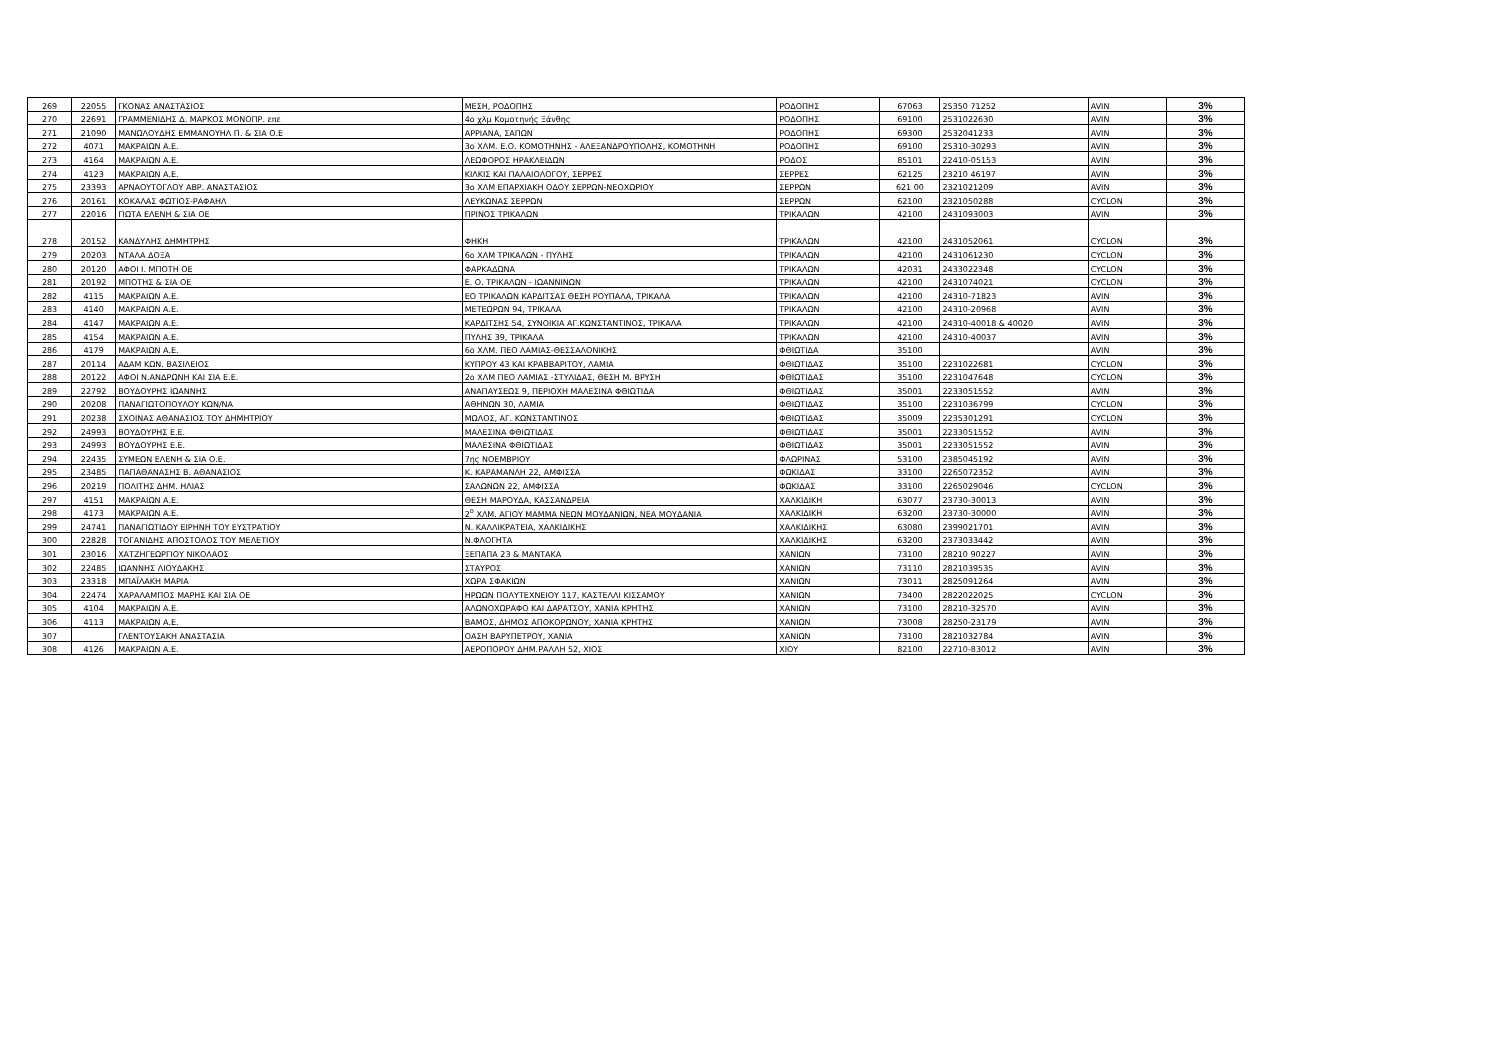| 269 | 22055 | ΓΚΟΝΑΣ ΑΝΑΣΤΑΣΙΟΣ | ΜΕΣΗ, ΡΟΔΟΠΗΣ | ΡΟΔΟΠΗΣ | 67063 | 25350 71252 | AVIN | 3% |
| 270 | 22691 | ΓΡΑΜΜΕΝΙΔΗΣ Δ. ΜΑΡΚΟΣ ΜΟΝΟΠΡ. επε | 4ο χλμ Κομοτηνής Ξάνθης | ΡΟΔΟΠΗΣ | 69100 | 2531022630 | AVIN | 3% |
| 271 | 21090 | ΜΑΝΩΛΟΥΔΗΣ ΕΜΜΑΝΟΥΗΛ Π. & ΣΙΑ Ο.Ε | ΑΡΡΙΑΝΑ, ΣΑΠΩΝ | ΡΟΔΟΠΗΣ | 69300 | 2532041233 | AVIN | 3% |
| 272 | 4071 | ΜΑΚΡΑΙΩΝ Α.Ε. | 3ο ΧΛΜ. Ε.Ο. ΚΟΜΟΤΗΝΗΣ - ΑΛΕΞΑΝΔΡΟΥΠΟΛΗΣ, ΚΟΜΟΤΗΝΗ | ΡΟΔΟΠΗΣ | 69100 | 25310-30293 | AVIN | 3% |
| 273 | 4164 | ΜΑΚΡΑΙΩΝ Α.Ε. | ΛΕΩΦΟΡΟΣ ΗΡΑΚΛΕΙΔΩΝ | ΡΟΔΟΣ | 85101 | 22410-05153 | AVIN | 3% |
| 274 | 4123 | ΜΑΚΡΑΙΩΝ Α.Ε. | ΚΙΛΚΙΣ ΚΑΙ ΠΑΛΑΙΟΛΟΓΟΥ, ΣΕΡΡΕΣ | ΣΕΡΡΕΣ | 62125 | 23210 46197 | AVIN | 3% |
| 275 | 23393 | ΑΡΝΑΟΥΤΟΓΛΟΥ ΑΒΡ. ΑΝΑΣΤΑΣΙΟΣ | 3ο ΧΛΜ ΕΠΑΡΧΙΑΚΗ ΟΔΟΥ ΣΕΡΡΩΝ-ΝΕΟΧΩΡΙΟΥ | ΣΕΡΡΩΝ | 621 00 | 2321021209 | AVIN | 3% |
| 276 | 20161 | ΚΟΚΑΛΑΣ ΦΩΤΙΟΣ-ΡΑΦΑΗΛ | ΛΕΥΚΩΝΑΣ ΣΕΡΡΩΝ | ΣΕΡΡΩΝ | 62100 | 2321050288 | CYCLON | 3% |
| 277 | 22016 | ΓΙΩΤΑ ΕΛΕΝΗ & ΣΙΑ ΟΕ | ΠΡΙΝΟΣ ΤΡΙΚΑΛΩΝ | ΤΡΙΚΑΛΩΝ | 42100 | 2431093003 | AVIN | 3% |
| 278 | 20152 | ΚΑΝΔΥΛΗΣ ΔΗΜΗΤΡΗΣ | ΦΗΚΗ | ΤΡΙΚΑΛΩΝ | 42100 | 2431052061 | CYCLON | 3% |
| 279 | 20203 | ΝΤΑΛΑ ΔΟΞΑ | 6ο ΧΛΜ ΤΡΙΚΑΛΩΝ - ΠΥΛΗΣ | ΤΡΙΚΑΛΩΝ | 42100 | 2431061230 | CYCLON | 3% |
| 280 | 20120 | ΑΦΟΙ Ι. ΜΠΟΤΗ ΟΕ | ΦΑΡΚΑΔΩΝΑ | ΤΡΙΚΑΛΩΝ | 42031 | 2433022348 | CYCLON | 3% |
| 281 | 20192 | ΜΠΟΤΗΣ & ΣΙΑ ΟΕ | Ε. Ο. ΤΡΙΚΑΛΩΝ - ΙΩΑΝΝΙΝΩΝ | ΤΡΙΚΑΛΩΝ | 42100 | 2431074021 | CYCLON | 3% |
| 282 | 4115 | ΜΑΚΡΑΙΩΝ Α.Ε. | ΕΟ ΤΡΙΚΑΛΩΝ ΚΑΡΔΙΤΣΑΣ ΘΕΣΗ ΡΟΥΠΑΛΑ, ΤΡΙΚΑΛΑ | ΤΡΙΚΑΛΩΝ | 42100 | 24310-71823 | AVIN | 3% |
| 283 | 4140 | ΜΑΚΡΑΙΩΝ Α.Ε. | ΜΕΤΕΩΡΩΝ 94, ΤΡΙΚΑΛΑ | ΤΡΙΚΑΛΩΝ | 42100 | 24310-20968 | AVIN | 3% |
| 284 | 4147 | ΜΑΚΡΑΙΩΝ Α.Ε. | ΚΑΡΔΙΤΣΗΣ 54, ΣΥΝΟΙΚΙΑ ΑΓ.ΚΩΝΣΤΑΝΤΙΝΟΣ, ΤΡΙΚΑΛΑ | ΤΡΙΚΑΛΩΝ | 42100 | 24310-40018 & 40020 | AVIN | 3% |
| 285 | 4154 | ΜΑΚΡΑΙΩΝ Α.Ε. | ΠΥΛΗΣ 39, ΤΡΙΚΑΛΑ | ΤΡΙΚΑΛΩΝ | 42100 | 24310-40037 | AVIN | 3% |
| 286 | 4179 | ΜΑΚΡΑΙΩΝ Α.Ε. | 6ο ΧΛΜ. ΠΕΟ ΛΑΜΙΑΣ-ΘΕΣΣΑΛΟΝΙΚΗΣ | ΦΘΙΩΤΙΔΑ | 35100 | | AVIN | 3% |
| 287 | 20114 | ΑΔΑΜ ΚΩΝ. ΒΑΣΙΛΕΙΟΣ | ΚΥΠΡΟΥ 43 ΚΑΙ ΚΡΑΒΒΑΡΙΤΟΥ, ΛΑΜΙΑ | ΦΘΙΩΤΙΔΑΣ | 35100 | 2231022681 | CYCLON | 3% |
| 288 | 20122 | ΑΦΟΙ Ν.ΑΝΔΡΩΝΗ ΚΑΙ ΣΙΑ Ε.Ε. | 2ο ΧΛΜ ΠΕΟ ΛΑΜΙΑΣ -ΣΤΥΛΙΔΑΣ, ΘΕΣΗ Μ. ΒΡΥΣΗ | ΦΘΙΩΤΙΔΑΣ | 35100 | 2231047648 | CYCLON | 3% |
| 289 | 22792 | ΒΟΥΔΟΥΡΗΣ ΙΩΑΝΝΗΣ | ΑΝΑΠΑΥΣΕΩΣ 9, ΠΕΡΙΟΧΗ ΜΑΛΕΣΙΝΑ ΦΘΙΩΤΙΔΑ | ΦΘΙΩΤΙΔΑΣ | 35001 | 2233051552 | AVIN | 3% |
| 290 | 20208 | ΠΑΝΑΓΙΩΤΟΠΟΥΛΟΥ ΚΩΝ/ΝΑ | ΑΘΗΝΩΝ 30, ΛΑΜΙΑ | ΦΘΙΩΤΙΔΑΣ | 35100 | 2231036799 | CYCLON | 3% |
| 291 | 20238 | ΣΧΟΙΝΑΣ ΑΘΑΝΑΣΙΟΣ ΤΟΥ ΔΗΜΗΤΡΙΟΥ | ΜΩΛΟΣ, ΑΓ. ΚΩΝΣΤΑΝΤΙΝΟΣ | ΦΘΙΩΤΙΔΑΣ | 35009 | 2235301291 | CYCLON | 3% |
| 292 | 24993 | ΒΟΥΔΟΥΡΗΣ Ε.Ε. | ΜΑΛΕΣΙΝΑ ΦΘΙΩΤΙΔΑΣ | ΦΘΙΩΤΙΔΑΣ | 35001 | 2233051552 | AVIN | 3% |
| 293 | 24993 | ΒΟΥΔΟΥΡΗΣ Ε.Ε. | ΜΑΛΕΣΙΝΑ ΦΘΙΩΤΙΔΑΣ | ΦΘΙΩΤΙΔΑΣ | 35001 | 2233051552 | AVIN | 3% |
| 294 | 22435 | ΣΥΜΕΩΝ ΕΛΕΝΗ & ΣΙΑ Ο.Ε. | 7ης ΝΟΕΜΒΡΙΟΥ | ΦΛΩΡΙΝΑΣ | 53100 | 2385045192 | AVIN | 3% |
| 295 | 23485 | ΠΑΠΑΘΑΝΑΣΗΣ Β. ΑΘΑΝΑΣΙΟΣ | Κ. ΚΑΡΑΜΑΝΛΗ 22, ΑΜΦΙΣΣΑ | ΦΩΚΙΔΑΣ | 33100 | 2265072352 | AVIN | 3% |
| 296 | 20219 | ΠΟΛΙΤΗΣ ΔΗΜ. ΗΛΙΑΣ | ΣΑΛΩΝΩΝ 22, ΑΜΦΙΣΣΑ | ΦΩΚΙΔΑΣ | 33100 | 2265029046 | CYCLON | 3% |
| 297 | 4151 | ΜΑΚΡΑΙΩΝ Α.Ε. | ΘΕΣΗ ΜΑΡΟΥΔΑ, ΚΑΣΣΑΝΔΡΕΙΑ | ΧΑΛΚΙΔΙΚΗ | 63077 | 23730-30013 | AVIN | 3% |
| 298 | 4173 | ΜΑΚΡΑΙΩΝ Α.Ε. | 2<sup>ο</sup> ΧΛΜ. ΑΓΙΟΥ ΜΑΜΜΑ ΝΕΩΝ ΜΟΥΔΑΝΙΩΝ, ΝΕΑ ΜΟΥΔΑΝΙΑ | ΧΑΛΚΙΔΙΚΗ | 63200 | 23730-30000 | AVIN | 3% |
| 299 | 24741 | ΠΑΝΑΓΙΩΤΙΔΟΥ ΕΙΡΗΝΗ ΤΟΥ ΕΥΣΤΡΑΤΙΟΥ | Ν. ΚΑΛΛΙΚΡΑΤΕΙΑ, ΧΑΛΚΙΔΙΚΗΣ | ΧΑΛΚΙΔΙΚΗΣ | 63080 | 2399021701 | AVIN | 3% |
| 300 | 22828 | ΤΟΓΑΝΙΔΗΣ ΑΠΟΣΤΟΛΟΣ ΤΟΥ ΜΕΛΕΤΙΟΥ | Ν.ΦΛΟΓΗΤΑ | ΧΑΛΚΙΔΙΚΗΣ | 63200 | 2373033442 | AVIN | 3% |
| 301 | 23016 | ΧΑΤΖΗΓΕΩΡΓΙΟΥ ΝΙΚΟΛΑΟΣ | ΞΕΠΑΠΑ 23 & ΜΑΝΤΑΚΑ | ΧΑΝΙΩΝ | 73100 | 28210 90227 | AVIN | 3% |
| 302 | 22485 | ΙΩΑΝΝΗΣ ΛΙΟΥΔΑΚΗΣ | ΣΤΑΥΡΟΣ | ΧΑΝΙΩΝ | 73110 | 2821039535 | AVIN | 3% |
| 303 | 23318 | ΜΠΑΪΛΑΚΗ ΜΑΡΙΑ | ΧΩΡΑ ΣΦΑΚΙΩΝ | ΧΑΝΙΩΝ | 73011 | 2825091264 | AVIN | 3% |
| 304 | 22474 | ΧΑΡΑΛΑΜΠΟΣ ΜΑΡΗΣ ΚΑΙ ΣΙΑ ΟΕ | ΗΡΩΩΝ ΠΟΛΥΤΕΧΝΕΙΟΥ 117, ΚΑΣΤΕΛΛΙ ΚΙΣΣΑΜΟΥ | ΧΑΝΙΩΝ | 73400 | 2822022025 | CYCLON | 3% |
| 305 | 4104 | ΜΑΚΡΑΙΩΝ Α.Ε. | ΑΛΩΝΟΧΩΡΑΦΟ ΚΑΙ ΔΑΡΑΤΣΟΥ, ΧΑΝΙΑ ΚΡΗΤΗΣ | ΧΑΝΙΩΝ | 73100 | 28210-32570 | AVIN | 3% |
| 306 | 4113 | ΜΑΚΡΑΙΩΝ Α.Ε. | ΒΑΜΟΣ, ΔΗΜΟΣ ΑΠΟΚΟΡΩΝΟΥ, ΧΑΝΙΑ ΚΡΗΤΗΣ | ΧΑΝΙΩΝ | 73008 | 28250-23179 | AVIN | 3% |
| 307 | | ΓΛΕΝΤΟΥΣΑΚΗ ΑΝΑΣΤΑΣΙΑ | ΟΑΣΗ ΒΑΡΥΠΕΤΡΟΥ, ΧΑΝΙΑ | ΧΑΝΙΩΝ | 73100 | 2821032784 | AVIN | 3% |
| 308 | 4126 | ΜΑΚΡΑΙΩΝ Α.Ε. | ΑΕΡΟΠΟΡΟΥ ΔΗΜ.ΡΑΛΛΗ 52, ΧΙΟΣ | ΧΙΟΥ | 82100 | 22710-83012 | AVIN | 3% |